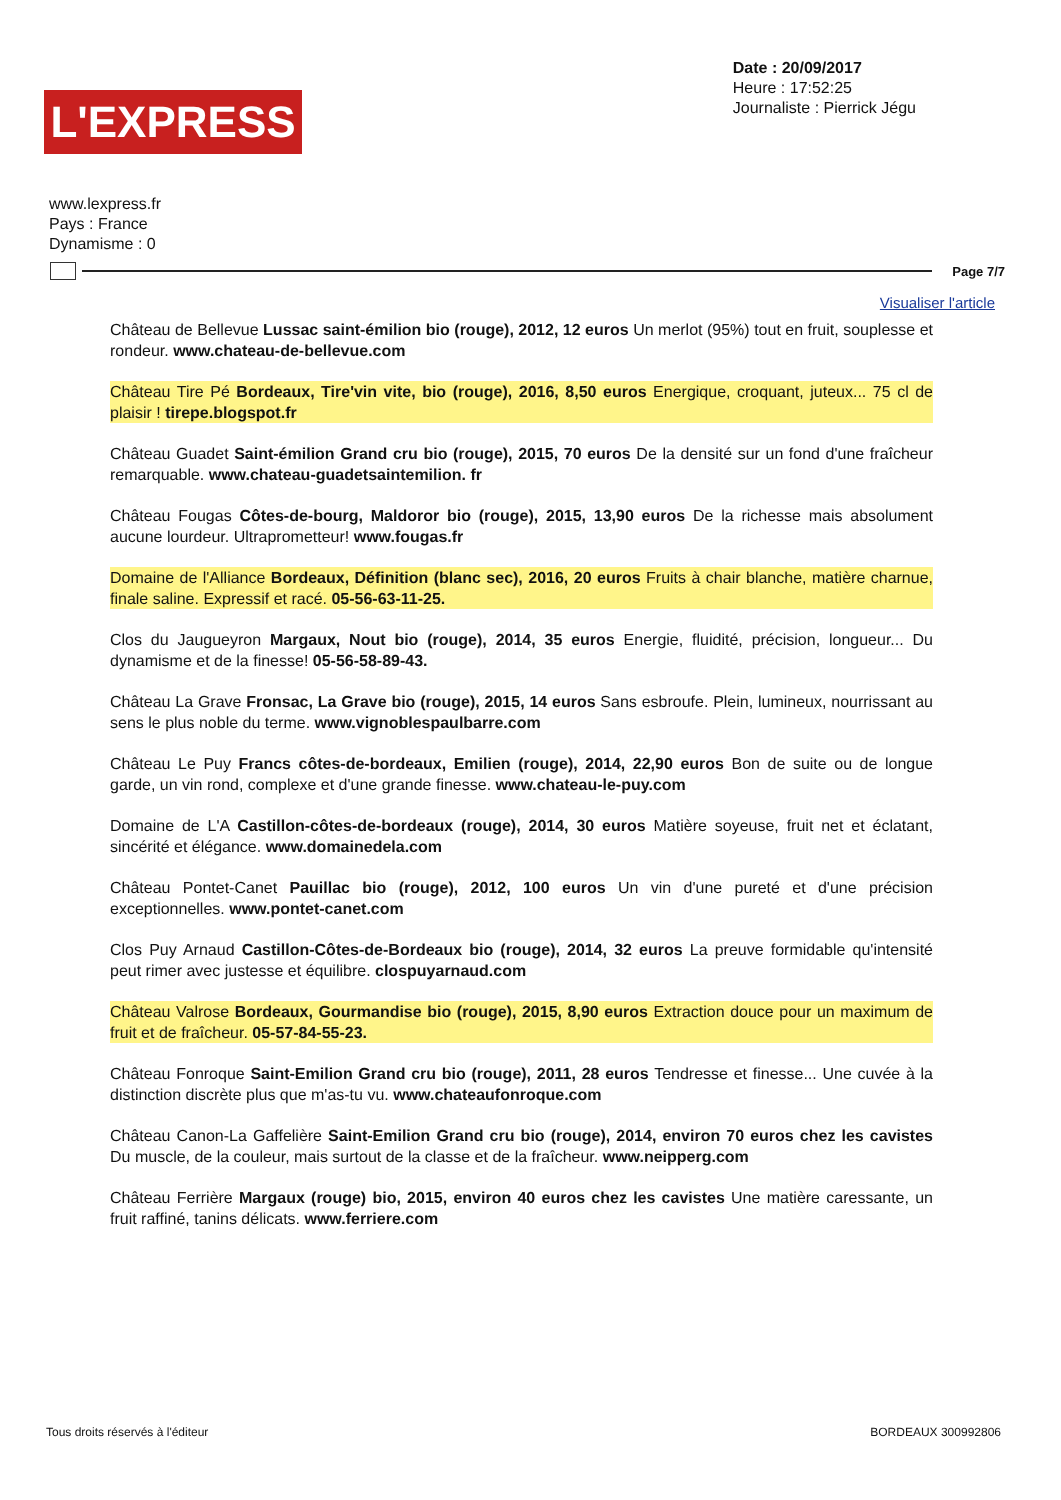L'EXPRESS
Date : 20/09/2017
Heure : 17:52:25
Journaliste : Pierrick Jégu
www.lexpress.fr
Pays : France
Dynamisme : 0
Page 7/7
Visualiser l'article
Château de Bellevue Lussac saint-émilion bio (rouge), 2012, 12 euros Un merlot (95%) tout en fruit, souplesse et rondeur. www.chateau-de-bellevue.com
Château Tire Pé Bordeaux, Tire'vin vite, bio (rouge), 2016, 8,50 euros Energique, croquant, juteux... 75 cl de plaisir ! tirepe.blogspot.fr
Château Guadet Saint-émilion Grand cru bio (rouge), 2015, 70 euros De la densité sur un fond d'une fraîcheur remarquable. www.chateau-guadetsaintemilion. fr
Château Fougas Côtes-de-bourg, Maldoror bio (rouge), 2015, 13,90 euros De la richesse mais absolument aucune lourdeur. Ultraprometteur! www.fougas.fr
Domaine de l'Alliance Bordeaux, Définition (blanc sec), 2016, 20 euros Fruits à chair blanche, matière charnue, finale saline. Expressif et racé. 05-56-63-11-25.
Clos du Jaugueyron Margaux, Nout bio (rouge), 2014, 35 euros Energie, fluidité, précision, longueur... Du dynamisme et de la finesse! 05-56-58-89-43.
Château La Grave Fronsac, La Grave bio (rouge), 2015, 14 euros Sans esbroufe. Plein, lumineux, nourrissant au sens le plus noble du terme. www.vignoblespaulbarre.com
Château Le Puy Francs côtes-de-bordeaux, Emilien (rouge), 2014, 22,90 euros Bon de suite ou de longue garde, un vin rond, complexe et d'une grande finesse. www.chateau-le-puy.com
Domaine de L'A Castillon-côtes-de-bordeaux (rouge), 2014, 30 euros Matière soyeuse, fruit net et éclatant, sincérité et élégance. www.domainedela.com
Château Pontet-Canet Pauillac bio (rouge), 2012, 100 euros Un vin d'une pureté et d'une précision exceptionnelles. www.pontet-canet.com
Clos Puy Arnaud Castillon-Côtes-de-Bordeaux bio (rouge), 2014, 32 euros La preuve formidable qu'intensité peut rimer avec justesse et équilibre. clospuyarnaud.com
Château Valrose Bordeaux, Gourmandise bio (rouge), 2015, 8,90 euros Extraction douce pour un maximum de fruit et de fraîcheur. 05-57-84-55-23.
Château Fonroque Saint-Emilion Grand cru bio (rouge), 2011, 28 euros Tendresse et finesse... Une cuvée à la distinction discrète plus que m'as-tu vu. www.chateaufonroque.com
Château Canon-La Gaffelière Saint-Emilion Grand cru bio (rouge), 2014, environ 70 euros chez les cavistes Du muscle, de la couleur, mais surtout de la classe et de la fraîcheur. www.neipperg.com
Château Ferrière Margaux (rouge) bio, 2015, environ 40 euros chez les cavistes Une matière caressante, un fruit raffiné, tanins délicats. www.ferriere.com
Tous droits réservés à l'éditeur BORDEAUX 300992806